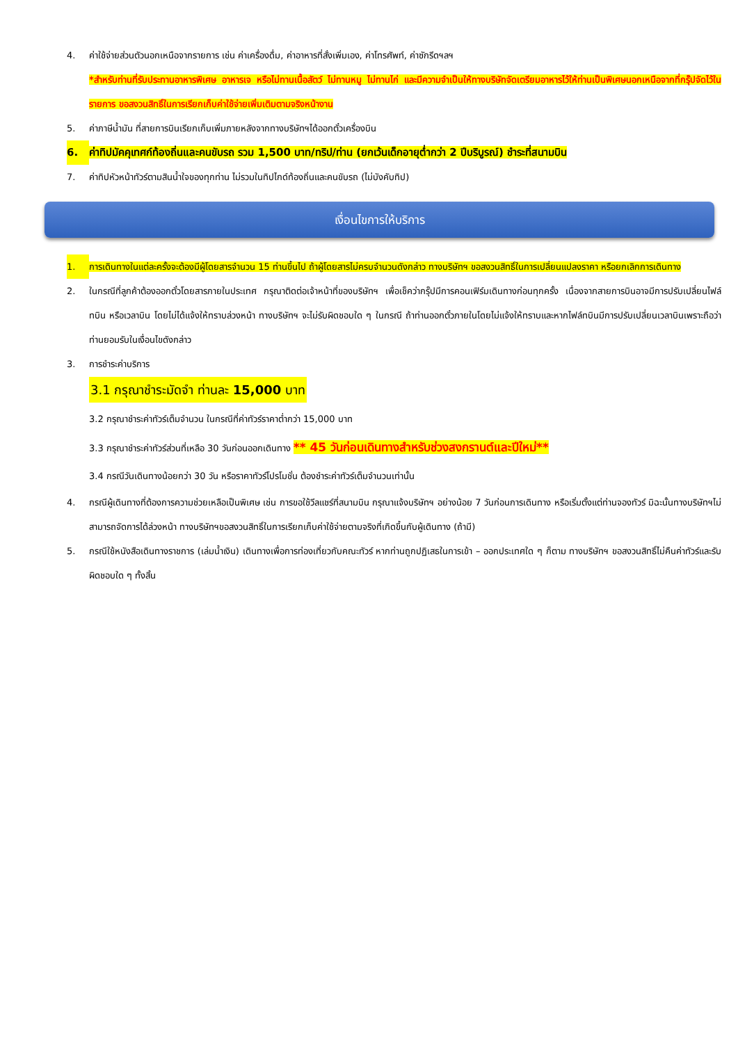4. ค่าใช้จ่ายส่วนตัวนอกเหนือจากรายการ เช่น ค่าเครื่องดื่ม, ค่าอาหารที่สั่งเพิ่มเอง, ค่าโทรศัพท์, ค่าซักรีดฯลฯ
*สำหรับท่านที่รับประทานอาหารพิเศษ อาหารเจ หรือไม่ทานเนื้อสัตว์ ไม่ทานหมู ไม่ทานไก่ และมีความจำเป็นให้ทางบริษัทจัดเตรียมอาหารไว้ให้ท่านเป็นพิเศษนอกเหนือจากที่กรุ๊ปจัดไว้ในรายการ ขอสงวนสิทธิ์ในการเรียกเก็บค่าใช้จ่ายเพิ่มเติมตามจริงหน้างาน
5. ค่าภาษีน้ำมัน ที่สายการบินเรียกเก็บเพิ่มภายหลังจากทางบริษัทฯได้ออกตั๋วเครื่องบิน
6. ค่าทิปมัคคุเทศก์ท้องถิ่นและคนขับรถ รวม 1,500 บาท/ทริป/ท่าน (ยกเว้นเด็กอายุต่ำกว่า 2 ปีบริบูรณ์) ชำระที่สนามบิน
7. ค่าทิปหัวหน้าทัวร์ตามสินน้ำใจของทุกท่าน ไม่รวมในทิปไกด์ท้องถิ่นและคนขับรถ (ไม่บังคับทิป)
เงื่อนไขการให้บริการ
1. การเดินทางในแต่ละครั้งจะต้องมีผู้โดยสารจำนวน 15 ท่านขึ้นไป ถ้าผู้โดยสารไม่ครบจำนวนดังกล่าว ทางบริษัทฯ ขอสงวนสิทธิ์ในการเปลี่ยนแปลงราคา หรือยกเลิกการเดินทาง
2. ในกรณีที่ลูกค้าต้องออกตั๋วโดยสารภายในประเทศ กรุณาติดต่อเจ้าหน้าที่ของบริษัทฯ เพื่อเช็คว่ากรุ๊ปมีการคอนเฟิร์มเดินทางก่อนทุกครั้ง เนื่องจากสายการบินอาจมีการปรับเปลี่ยนไฟล์ทบิน หรือเวลาบิน โดยไม่ได้แจ้งให้ทราบล่วงหน้า ทางบริษัทฯ จะไม่รับผิดชอบใด ๆ ในกรณี ถ้าท่านออกตั๋วภายในโดยไม่แจ้งให้ทราบและหากไฟล์ทบินมีการปรับเปลี่ยนเวลาบินเพราะถือว่าท่านยอมรับในเงื่อนไขดังกล่าว
3. การชำระค่าบริการ
3.1 กรุณาชำระมัดจำ ท่านละ 15,000 บาท
3.2 กรุณาชำระค่าทัวร์เต็มจำนวน ในกรณีที่ค่าทัวร์ราคาต่ำกว่า 15,000 บาท
3.3 กรุณาชำระค่าทัวร์ส่วนที่เหลือ 30 วันก่อนออกเดินทาง ** 45 วันก่อนเดินทางสำหรับช่วงสงกรานต์และปีใหม่**
3.4 กรณีวันเดินทางน้อยกว่า 30 วัน หรือราคาทัวร์โปรโมชั่น ต้องชำระค่าทัวร์เต็มจำนวนเท่านั้น
4. กรณีผู้เดินทางที่ต้องการความช่วยเหลือเป็นพิเศษ เช่น การขอใช้วีลแชร์ที่สนามบิน กรุณาแจ้งบริษัทฯ อย่างน้อย 7 วันก่อนการเดินทาง หรือเริ่มตั้งแต่ท่านจองทัวร์ มิฉะนั้นทางบริษัทฯไม่สามารถจัดการได้ล่วงหน้า ทางบริษัทฯขอสงวนสิทธิ์ในการเรียกเก็บค่าใช้จ่ายตามจริงที่เกิดขึ้นกับผู้เดินทาง (ถ้ามี)
5. กรณีใช้หนังสือเดินทางราชการ (เล่มน้ำเงิน) เดินทางเพื่อการท่องเที่ยวกับคณะทัวร์ หากท่านถูกปฏิเสธในการเข้า – ออกประเทศใด ๆ ก็ตาม ทางบริษัทฯ ขอสงวนสิทธิ์ไม่คืนค่าทัวร์และรับผิดชอบใด ๆ ทั้งสิ้น